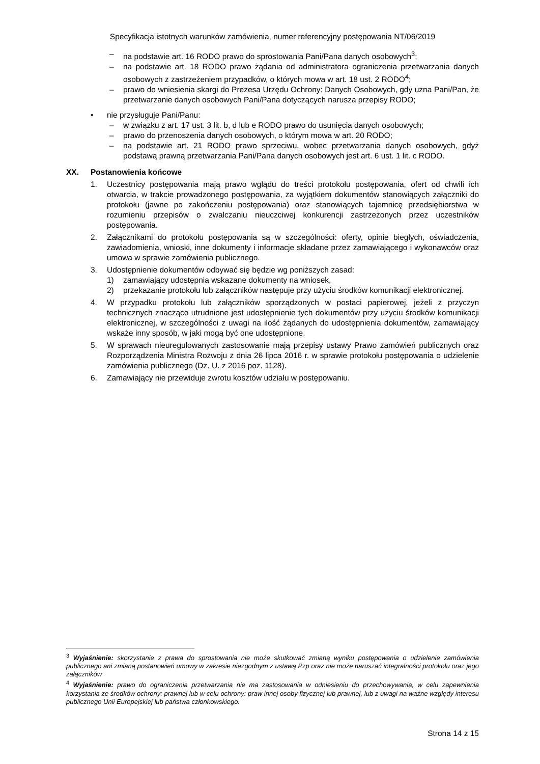Specyfikacja istotnych warunków zamówienia, numer referencyjny postępowania NT/06/2019
– na podstawie art. 16 RODO prawo do sprostowania Pani/Pana danych osobowych<sup>3</sup>;
– na podstawie art. 18 RODO prawo żądania od administratora ograniczenia przetwarzania danych osobowych z zastrzeżeniem przypadków, o których mowa w art. 18 ust. 2 RODO<sup>4</sup>;
– prawo do wniesienia skargi do Prezesa Urzędu Ochrony: Danych Osobowych, gdy uzna Pani/Pan, że przetwarzanie danych osobowych Pani/Pana dotyczących narusza przepisy RODO;
• nie przysługuje Pani/Panu:
– w związku z art. 17 ust. 3 lit. b, d lub e RODO prawo do usunięcia danych osobowych;
– prawo do przenoszenia danych osobowych, o którym mowa w art. 20 RODO;
– na podstawie art. 21 RODO prawo sprzeciwu, wobec przetwarzania danych osobowych, gdyż podstawą prawną przetwarzania Pani/Pana danych osobowych jest art. 6 ust. 1 lit. c RODO.
XX. Postanowienia końcowe
1. Uczestnicy postępowania mają prawo wglądu do treści protokołu postępowania, ofert od chwili ich otwarcia, w trakcie prowadzonego postępowania, za wyjątkiem dokumentów stanowiących załączniki do protokołu (jawne po zakończeniu postępowania) oraz stanowiących tajemnicę przedsiębiorstwa w rozumieniu przepisów o zwalczaniu nieuczciwej konkurencji zastrzeżonych przez uczestników postępowania.
2. Załącznikami do protokołu postępowania są w szczególności: oferty, opinie biegłych, oświadczenia, zawiadomienia, wnioski, inne dokumenty i informacje składane przez zamawiającego i wykonawców oraz umowa w sprawie zamówienia publicznego.
3. Udostępnienie dokumentów odbywać się będzie wg poniższych zasad:
1) zamawiający udostępnia wskazane dokumenty na wniosek,
2) przekazanie protokołu lub załączników następuje przy użyciu środków komunikacji elektronicznej.
4. W przypadku protokołu lub załączników sporządzonych w postaci papierowej, jeżeli z przyczyn technicznych znacząco utrudnione jest udostępnienie tych dokumentów przy użyciu środków komunikacji elektronicznej, w szczególności z uwagi na ilość żądanych do udostępnienia dokumentów, zamawiający wskaże inny sposób, w jaki mogą być one udostępnione.
5. W sprawach nieuregulowanych zastosowanie mają przepisy ustawy Prawo zamówień publicznych oraz Rozporządzenia Ministra Rozwoju z dnia 26 lipca 2016 r. w sprawie protokołu postępowania o udzielenie zamówienia publicznego (Dz. U. z 2016 poz. 1128).
6. Zamawiający nie przewiduje zwrotu kosztów udziału w postępowaniu.
<sup>3</sup> Wyjaśnienie: skorzystanie z prawa do sprostowania nie może skutkować zmianą wyniku postępowania o udzielenie zamówienia publicznego ani zmianą postanowień umowy w zakresie niezgodnym z ustawą Pzp oraz nie może naruszać integralności protokołu oraz jego załączników
<sup>4</sup> Wyjaśnienie: prawo do ograniczenia przetwarzania nie ma zastosowania w odniesieniu do przechowywania, w celu zapewnienia korzystania ze środków ochrony: prawnej lub w celu ochrony: praw innej osoby fizycznej lub prawnej, lub z uwagi na ważne względy interesu publicznego Unii Europejskiej lub państwa członkowskiego.
Strona 14 z 15